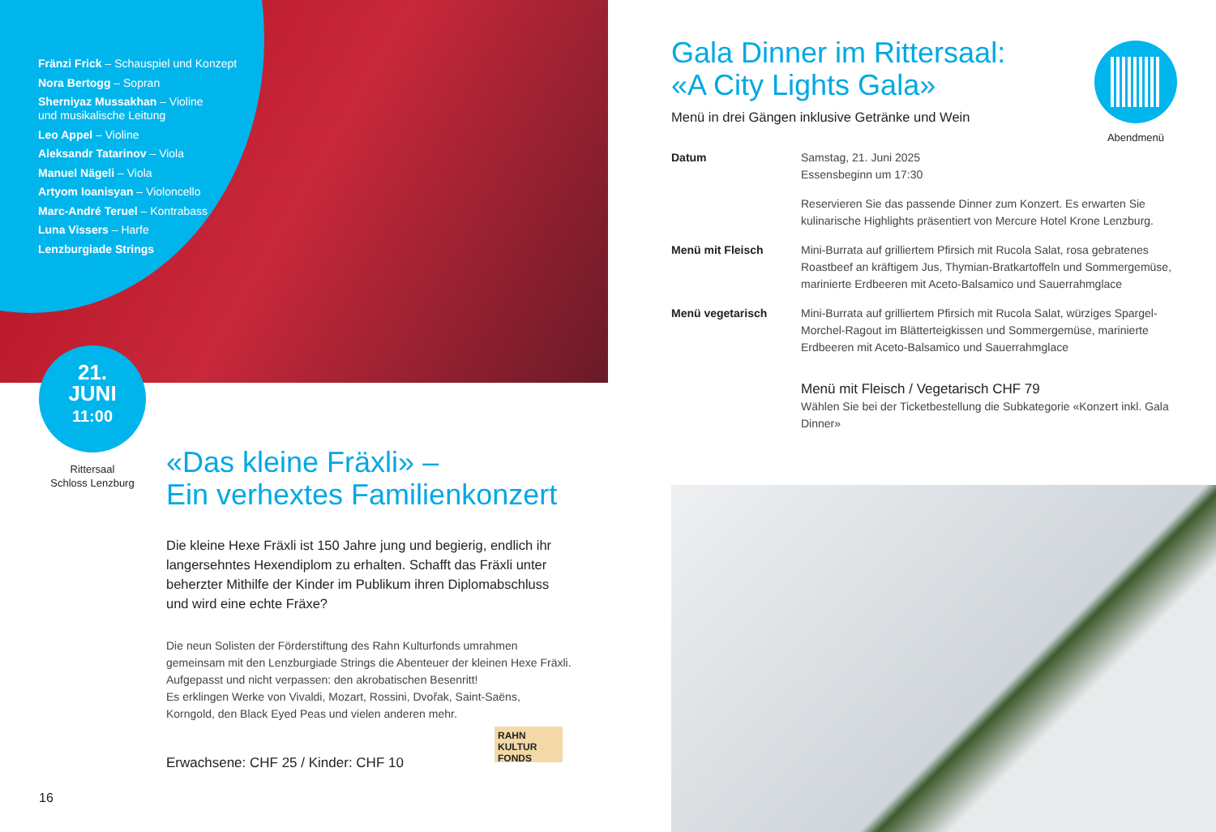Fränzi Frick – Schauspiel und Konzept
Nora Bertogg – Sopran
Sherniyaz Mussakhan – Violine
und musikalische Leitung
Leo Appel – Violine
Aleksandr Tatarinov – Viola
Manuel Nägeli – Viola
Artyom Ioanisyan – Violoncello
Marc-André Teruel – Kontrabass
Luna Vissers – Harfe
Lenzburgiade Strings
21.
JUNI
11:00
Rittersaal
Schloss Lenzburg
«Das kleine Fräxli» –
Ein verhextes Familienkonzert
Die kleine Hexe Fräxli ist 150 Jahre jung und begierig, endlich ihr langersehntes Hexendiplom zu erhalten. Schafft das Fräxli unter beherzter Mithilfe der Kinder im Publikum ihren Diplomabschluss und wird eine echte Fräxe?
Die neun Solisten der Förderstiftung des Rahn Kulturfonds umrahmen gemeinsam mit den Lenzburgiade Strings die Abenteuer der kleinen Hexe Fräxli. Aufgepasst und nicht verpassen: den akrobatischen Besenritt!
Es erklingen Werke von Vivaldi, Mozart, Rossini, Dvořak, Saint-Saëns, Korngold, den Black Eyed Peas und vielen anderen mehr.
Erwachsene: CHF 25 / Kinder: CHF 10
RAHN KULTUR FONDS
16
Gala Dinner im Rittersaal:
«A City Lights Gala»
Menü in drei Gängen inklusive Getränke und Wein
Datum Samstag, 21. Juni 2025
Essensbeginn um 17:30
Reservieren Sie das passende Dinner zum Konzert. Es erwarten Sie kulinarische Highlights präsentiert von Mercure Hotel Krone Lenzburg.
Menü mit Fleisch Mini-Burrata auf grilliertem Pfirsich mit Rucola Salat, rosa gebratenes Roastbeef an kräftigem Jus, Thymian-Bratkartoffeln und Sommergemüse, marinierte Erdbeeren mit Aceto-Balsamico und Sauerrahmglace
Menü vegetarisch Mini-Burrata auf grilliertem Pfirsich mit Rucola Salat, würziges Spargel-Morchel-Ragout im Blätterteigkissen und Sommergemüse, marinierte Erdbeeren mit Aceto-Balsamico und Sauerrahmglace
Menü mit Fleisch / Vegetarisch CHF 79
Wählen Sie bei der Ticketbestellung die Subkategorie «Konzert inkl. Gala Dinner»
Abendmenü